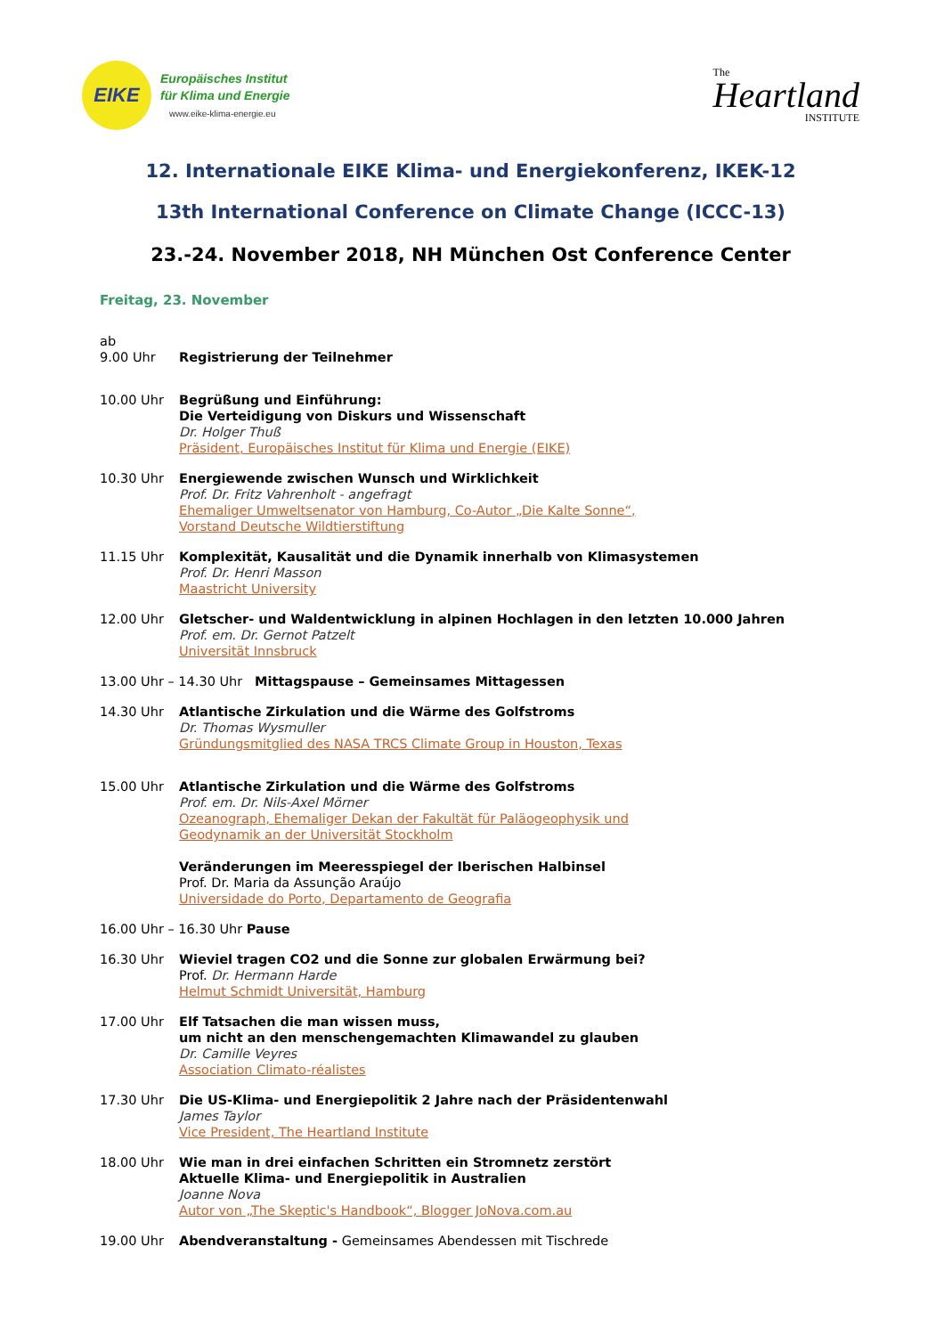EIKE
Europäisches Institut
für Klima und Energie
www.eike-klima-energie.eu
The
Heartland
INSTITUTE
12. Internationale EIKE Klima- und Energiekonferenz, IKEK-12
13th International Conference on Climate Change (ICCC-13)
23.-24. November 2018, NH München Ost Conference Center
Freitag, 23. November
ab
9.00 Uhr
Registrierung der Teilnehmer
10.00 Uhr Begrüßung und Einführung:
Die Verteidigung von Diskurs und Wissenschaft
Dr. Holger Thuß
Präsident, Europäisches Institut für Klima und Energie (EIKE)
10.30 Uhr Energiewende zwischen Wunsch und Wirklichkeit
Prof. Dr. Fritz Vahrenholt - angefragt
Ehemaliger Umweltsenator von Hamburg, Co-Autor „Die Kalte Sonne“,
Vorstand Deutsche Wildtierstiftung
11.15 Uhr Komplexität, Kausalität und die Dynamik innerhalb von Klimasystemen
Prof. Dr. Henri Masson
Maastricht University
12.00 Uhr Gletscher- und Waldentwicklung in alpinen Hochlagen in den letzten 10.000 Jahren
Prof. em. Dr. Gernot Patzelt
Universität Innsbruck
13.00 Uhr – 14.30 Uhr Mittagspause – Gemeinsames Mittagessen
14.30 Uhr Atlantische Zirkulation und die Wärme des Golfstroms
Dr. Thomas Wysmuller
Gründungsmitglied des NASA TRCS Climate Group in Houston, Texas
15.00 Uhr Atlantische Zirkulation und die Wärme des Golfstroms
Prof. em. Dr. Nils-Axel Mörner
Ozeanograph, Ehemaliger Dekan der Fakultät für Paläogeophysik und
Geodynamik an der Universität Stockholm
Veränderungen im Meeresspiegel der Iberischen Halbinsel
Prof. Dr. Maria da Assunção Araújo
Universidade do Porto, Departamento de Geografia
16.00 Uhr – 16.30 Uhr Pause
16.30 Uhr Wieviel tragen CO2 und die Sonne zur globalen Erwärmung bei?
Prof. Dr. Hermann Harde
Helmut Schmidt Universität, Hamburg
17.00 Uhr Elf Tatsachen die man wissen muss,
um nicht an den menschengemachten Klimawandel zu glauben
Dr. Camille Veyres
Association Climato-réalistes
17.30 Uhr Die US-Klima- und Energiepolitik 2 Jahre nach der Präsidentenwahl
James Taylor
Vice President, The Heartland Institute
18.00 Uhr Wie man in drei einfachen Schritten ein Stromnetz zerstört
Aktuelle Klima- und Energiepolitik in Australien
Joanne Nova
Autor von „The Skeptic's Handbook“, Blogger JoNova.com.au
19.00 Uhr Abendveranstaltung - Gemeinsames Abendessen mit Tischrede